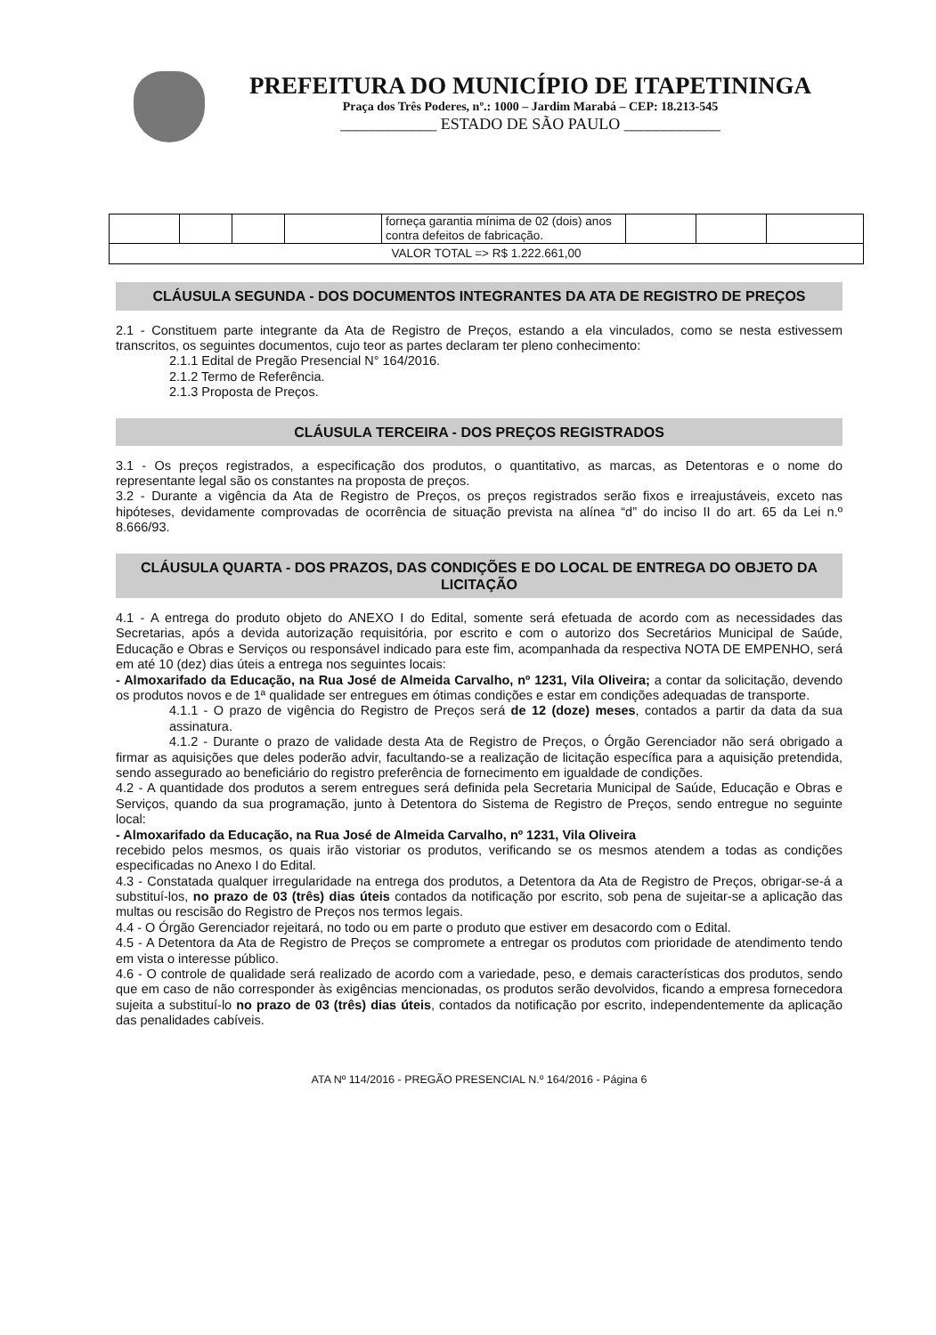PREFEITURA DO MUNICÍPIO DE ITAPETININGA
Praça dos Três Poderes, nº.: 1000 – Jardim Marabá – CEP: 18.213-545
____________ ESTADO DE SÃO PAULO ____________
| | | | | forneça garantia mínima de 02 (dois) anos contra defeitos de fabricação. | | | |
| VALOR TOTAL => R$ 1.222.661,00 | | | | | | | |
CLÁUSULA SEGUNDA - DOS DOCUMENTOS INTEGRANTES DA ATA DE REGISTRO DE PREÇOS
2.1 - Constituem parte integrante da Ata de Registro de Preços, estando a ela vinculados, como se nesta estivessem transcritos, os seguintes documentos, cujo teor as partes declaram ter pleno conhecimento:
2.1.1 Edital de Pregão Presencial N° 164/2016.
2.1.2 Termo de Referência.
2.1.3 Proposta de Preços.
CLÁUSULA TERCEIRA - DOS PREÇOS REGISTRADOS
3.1 - Os preços registrados, a especificação dos produtos, o quantitativo, as marcas, as Detentoras e o nome do representante legal são os constantes na proposta de preços.
3.2 - Durante a vigência da Ata de Registro de Preços, os preços registrados serão fixos e irreajustáveis, exceto nas hipóteses, devidamente comprovadas de ocorrência de situação prevista na alínea “d” do inciso II do art. 65 da Lei n.º 8.666/93.
CLÁUSULA QUARTA - DOS PRAZOS, DAS CONDIÇÕES E DO LOCAL DE ENTREGA DO OBJETO DA LICITAÇÃO
4.1 - A entrega do produto objeto do ANEXO I do Edital, somente será efetuada de acordo com as necessidades das Secretarias, após a devida autorização requisitória, por escrito e com o autorizo dos Secretários Municipal de Saúde, Educação e Obras e Serviços ou responsável indicado para este fim, acompanhada da respectiva NOTA DE EMPENHO, será em até 10 (dez) dias úteis a entrega nos seguintes locais:
- Almoxarifado da Educação, na Rua José de Almeida Carvalho, nº 1231, Vila Oliveira; a contar da solicitação, devendo os produtos novos e de 1ª qualidade ser entregues em ótimas condições e estar em condições adequadas de transporte.
4.1.1 - O prazo de vigência do Registro de Preços será de 12 (doze) meses, contados a partir da data da sua assinatura.
4.1.2 - Durante o prazo de validade desta Ata de Registro de Preços, o Órgão Gerenciador não será obrigado a firmar as aquisições que deles poderão advir, facultando-se a realização de licitação específica para a aquisição pretendida, sendo assegurado ao beneficiário do registro preferência de fornecimento em igualdade de condições.
4.2 - A quantidade dos produtos a serem entregues será definida pela Secretaria Municipal de Saúde, Educação e Obras e Serviços, quando da sua programação, junto à Detentora do Sistema de Registro de Preços, sendo entregue no seguinte local:
- Almoxarifado da Educação, na Rua José de Almeida Carvalho, nº 1231, Vila Oliveira
recebido pelos mesmos, os quais irão vistoriar os produtos, verificando se os mesmos atendem a todas as condições especificadas no Anexo I do Edital.
4.3 - Constatada qualquer irregularidade na entrega dos produtos, a Detentora da Ata de Registro de Preços, obrigar-se-á a substituí-los, no prazo de 03 (três) dias úteis contados da notificação por escrito, sob pena de sujeitar-se a aplicação das multas ou rescisão do Registro de Preços nos termos legais.
4.4 - O Órgão Gerenciador rejeitará, no todo ou em parte o produto que estiver em desacordo com o Edital.
4.5 - A Detentora da Ata de Registro de Preços se compromete a entregar os produtos com prioridade de atendimento tendo em vista o interesse público.
4.6 - O controle de qualidade será realizado de acordo com a variedade, peso, e demais características dos produtos, sendo que em caso de não corresponder às exigências mencionadas, os produtos serão devolvidos, ficando a empresa fornecedora sujeita a substituí-lo no prazo de 03 (três) dias úteis, contados da notificação por escrito, independentemente da aplicação das penalidades cabíveis.
ATA Nº 114/2016 - PREGÃO PRESENCIAL N.º 164/2016 - Página 6